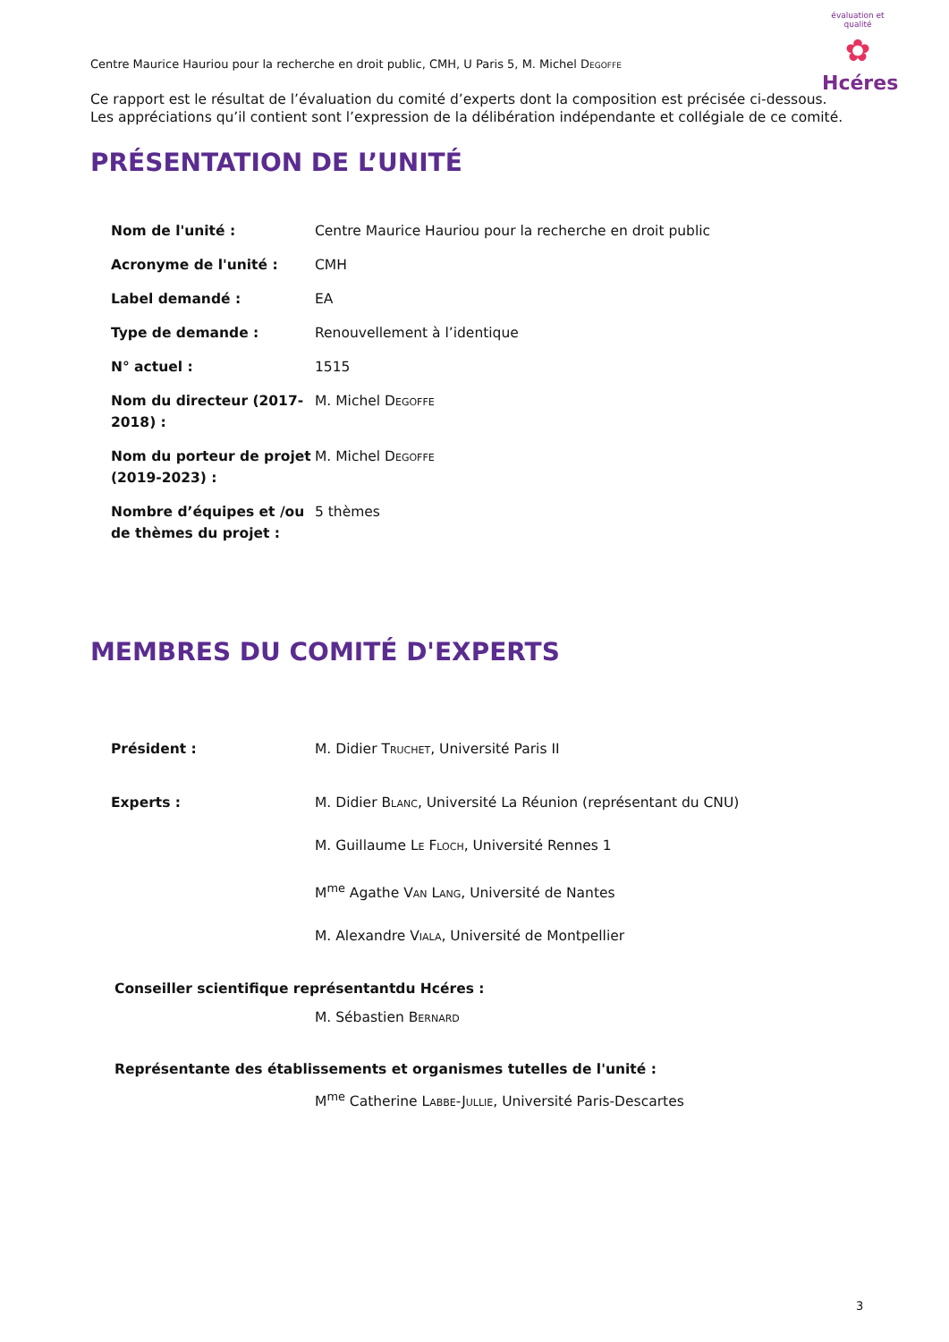évaluation et qualité
✿
Hcéres
Centre Maurice Hauriou pour la recherche en droit public, CMH, U Paris 5, M. Michel Degoffe
Ce rapport est le résultat de l’évaluation du comité d’experts dont la composition est précisée ci-dessous.
Les appréciations qu’il contient sont l’expression de la délibération indépendante et collégiale de ce comité.
PRÉSENTATION DE L’UNITÉ
| Nom de l'unité : | Centre Maurice Hauriou pour la recherche en droit public |
| Acronyme de l'unité : | CMH |
| Label demandé : | EA |
| Type de demande : | Renouvellement à l’identique |
| N° actuel : | 1515 |
| Nom du directeur (2017-2018) : | M. Michel Degoffe |
| Nom du porteur de projet (2019-2023) : | M. Michel Degoffe |
| Nombre d’équipes et /ou de thèmes du projet : | 5 thèmes |
MEMBRES DU COMITÉ D'EXPERTS
| Président : | M. Didier Truchet , Université Paris II |
| Experts : | M. Didier Blanc , Université La Réunion (représentant du CNU) |
| | M. Guillaume Le Floch , Université Rennes 1 |
| | M<sup>me</sup> Agathe Van Lang , Université de Nantes |
| | M. Alexandre Viala , Université de Montpellier |
Conseiller scientifique représentantdu Hcéres :
M. Sébastien Bernard
Représentante des établissements et organismes tutelles de l'unité :
M<sup>me</sup> Catherine Labbe-Jullie, Université Paris-Descartes
3